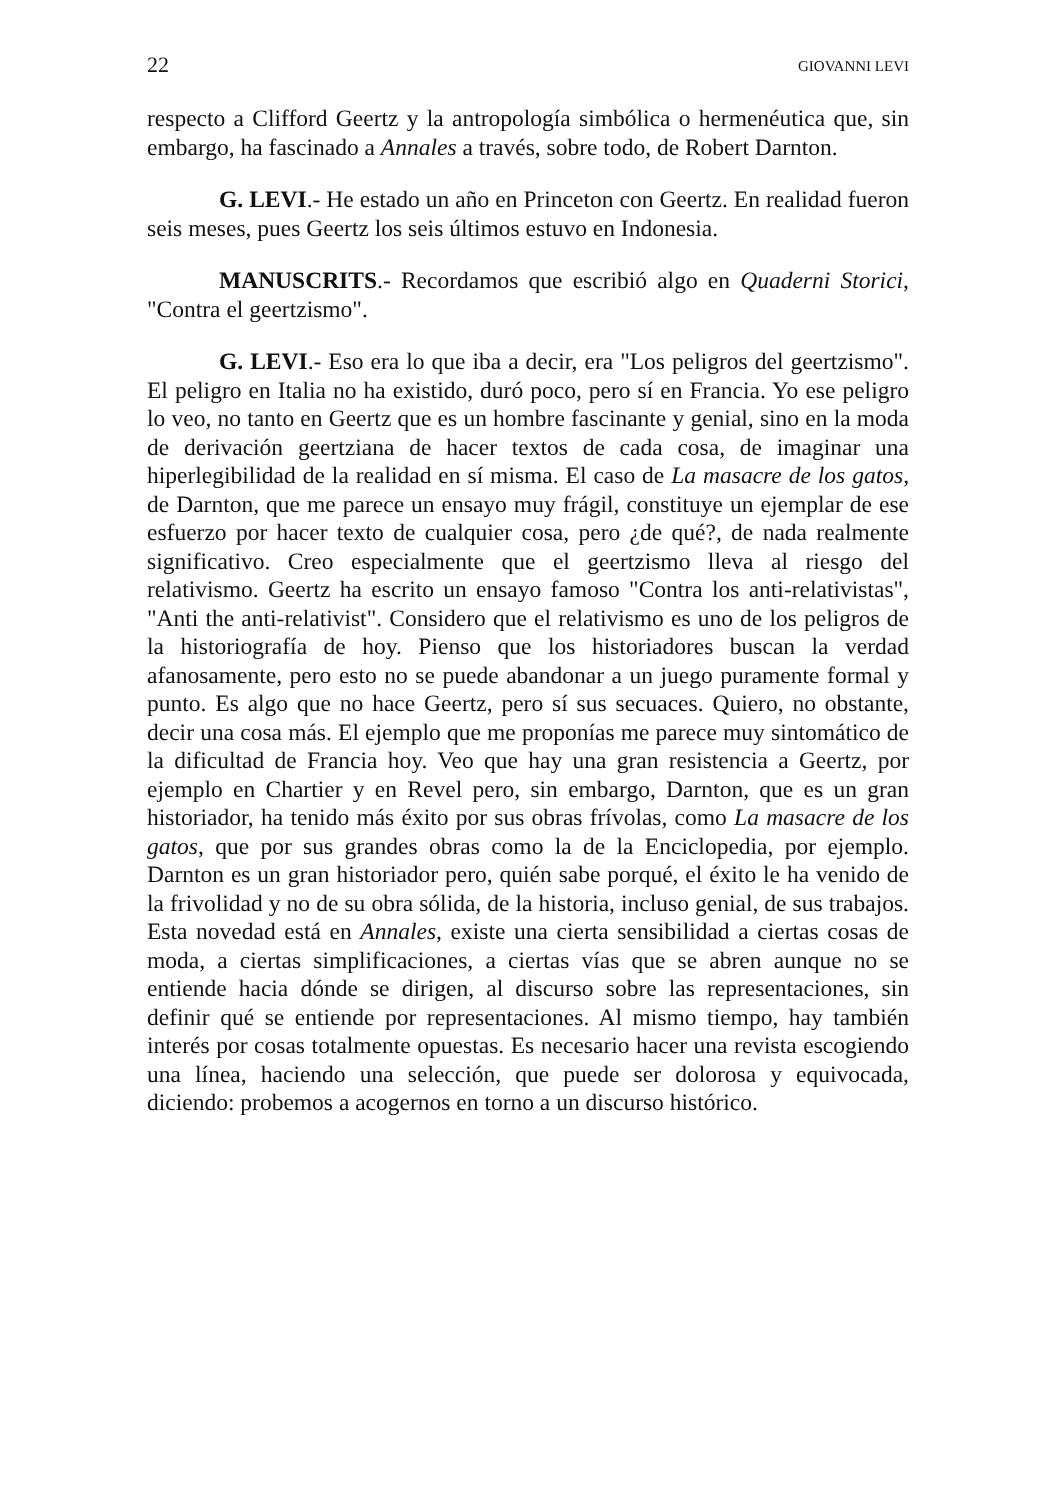22 GIOVANNI LEVI
respecto a Clifford Geertz y la antropología simbólica o hermenéutica que, sin embargo, ha fascinado a Annales a través, sobre todo, de Robert Darnton.
G. LEVI.- He estado un año en Princeton con Geertz. En realidad fueron seis meses, pues Geertz los seis últimos estuvo en Indonesia.
MANUSCRITS.- Recordamos que escribió algo en Quaderni Storici, "Contra el geertzismo".
G. LEVI.- Eso era lo que iba a decir, era "Los peligros del geertzismo". El peligro en Italia no ha existido, duró poco, pero sí en Francia. Yo ese peligro lo veo, no tanto en Geertz que es un hombre fascinante y genial, sino en la moda de derivación geertziana de hacer textos de cada cosa, de imaginar una hiperlegibilidad de la realidad en sí misma. El caso de La masacre de los gatos, de Darnton, que me parece un ensayo muy frágil, constituye un ejemplar de ese esfuerzo por hacer texto de cualquier cosa, pero ¿de qué?, de nada realmente significativo. Creo especialmente que el geertzismo lleva al riesgo del relativismo. Geertz ha escrito un ensayo famoso "Contra los anti-relativistas", "Anti the anti-relativist". Considero que el relativismo es uno de los peligros de la historiografía de hoy. Pienso que los historiadores buscan la verdad afanosamente, pero esto no se puede abandonar a un juego puramente formal y punto. Es algo que no hace Geertz, pero sí sus secuaces. Quiero, no obstante, decir una cosa más. El ejemplo que me proponías me parece muy sintomático de la dificultad de Francia hoy. Veo que hay una gran resistencia a Geertz, por ejemplo en Chartier y en Revel pero, sin embargo, Darnton, que es un gran historiador, ha tenido más éxito por sus obras frívolas, como La masacre de los gatos, que por sus grandes obras como la de la Enciclopedia, por ejemplo. Darnton es un gran historiador pero, quién sabe porqué, el éxito le ha venido de la frivolidad y no de su obra sólida, de la historia, incluso genial, de sus trabajos. Esta novedad está en Annales, existe una cierta sensibilidad a ciertas cosas de moda, a ciertas simplificaciones, a ciertas vías que se abren aunque no se entiende hacia dónde se dirigen, al discurso sobre las representaciones, sin definir qué se entiende por representaciones. Al mismo tiempo, hay también interés por cosas totalmente opuestas. Es necesario hacer una revista escogiendo una línea, haciendo una selección, que puede ser dolorosa y equivocada, diciendo: probemos a acogernos en torno a un discurso histórico.